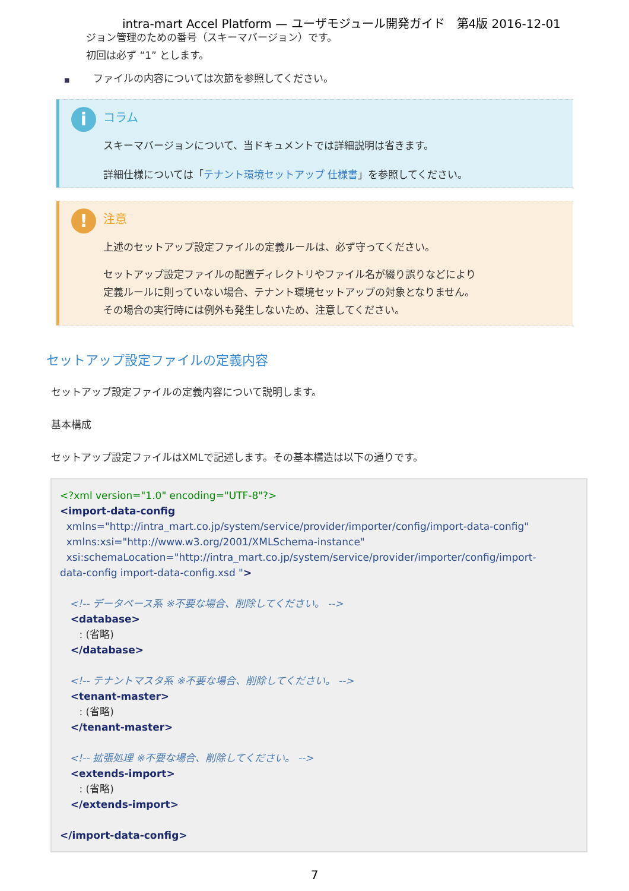intra-mart Accel Platform — ユーザモジュール開発ガイド　第4版 2016-12-01
ジョン管理のための番号（スキーマバージョン）です。
初回は必ず “1” とします。
■　　 ファイルの内容については次節を参照してください。
i
コラム
スキーマバージョンについて、当ドキュメントでは詳細説明は省きます。
詳細仕様については「テナント環境セットアップ 仕様書」を参照してください。
!
注意
上述のセットアップ設定ファイルの定義ルールは、必ず守ってください。
セットアップ設定ファイルの配置ディレクトリやファイル名が綴り誤りなどにより
定義ルールに則っていない場合、テナント環境セットアップの対象となりません。
その場合の実行時には例外も発生しないため、注意してください。
セットアップ設定ファイルの定義内容
セットアップ設定ファイルの定義内容について説明します。
基本構成
セットアップ設定ファイルはXMLで記述します。その基本構造は以下の通りです。
<?xml version="1.0" encoding="UTF-8"?> <import-data-config xmlns="http://intra_mart.co.jp/system/service/provider/importer/config/import-data-config" xmlns:xsi="http://www.w3.org/2001/XMLSchema-instance" xsi:schemaLocation="http://intra_mart.co.jp/system/service/provider/importer/config/import- data-config import-data-config.xsd "> <!-- データベース系 ※不要な場合、削除してください。 --> <database> : (省略) </database> <!-- テナントマスタ系 ※不要な場合、削除してください。 --> <tenant-master> : (省略) </tenant-master> <!-- 拡張処理 ※不要な場合、削除してください。 --> <extends-import> : (省略) </extends-import> </import-data-config>
7